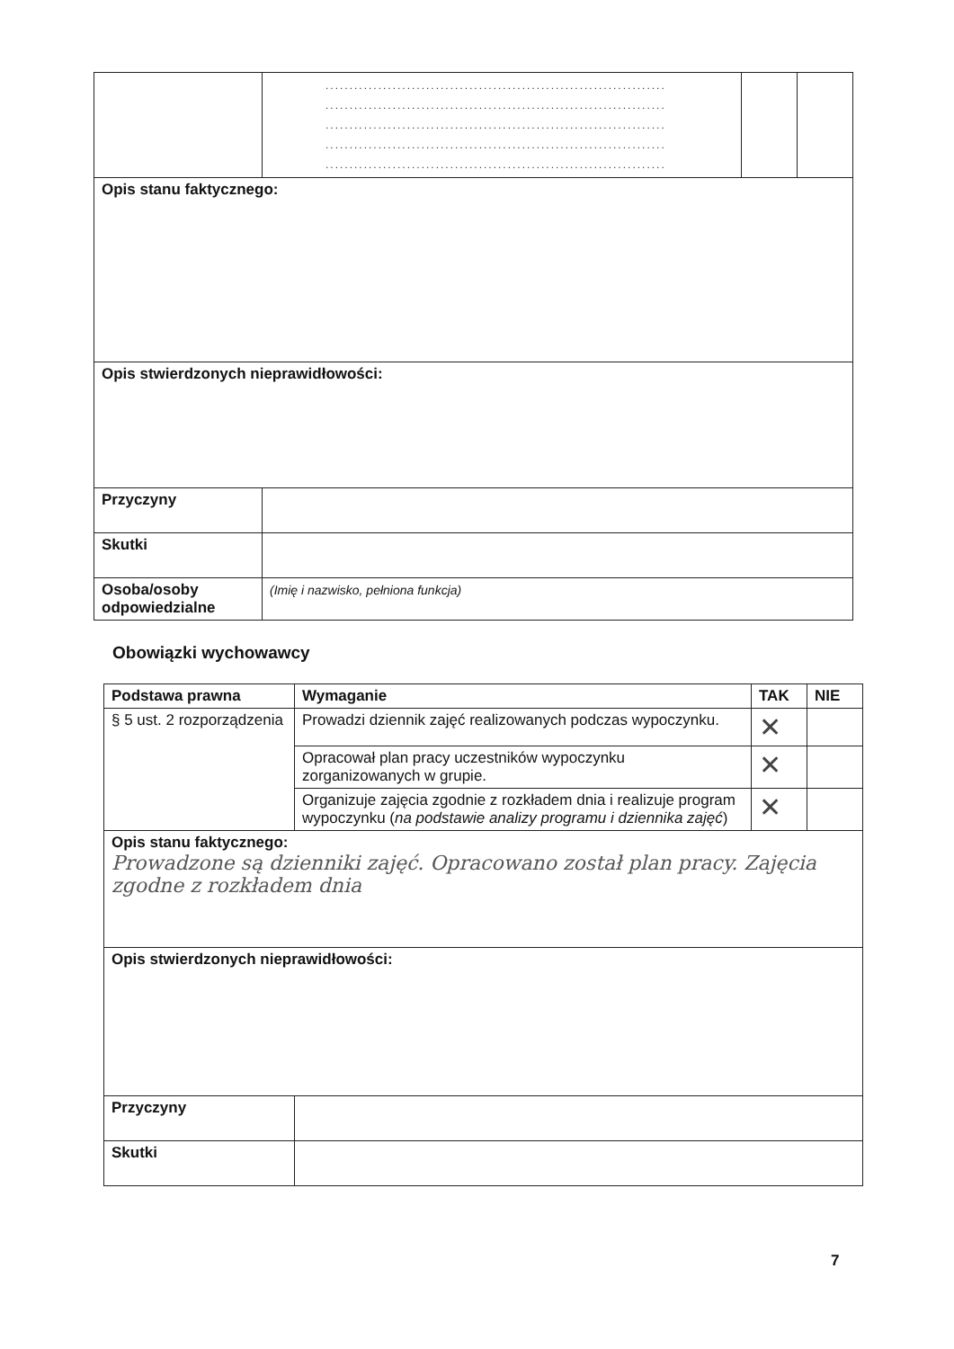| | ....................................................................... ....................................................................... ....................................................................... ....................................................................... ....................................................................... | | |
| Opis stanu faktycznego: | | | |
| Opis stwierdzonych nieprawidłowości: | | | |
| Przyczyny | | | |
| Skutki | | | |
| Osoba/osoby odpowiedzialne | (Imię i nazwisko, pełniona funkcja) | | |
Obowiązki wychowawcy
| Podstawa prawna | Wymaganie | TAK | NIE |
| --- | --- | --- | --- |
| § 5 ust. 2 rozporządzenia | Prowadzi dziennik zajęć realizowanych podczas wypoczynku. | ✕ | |
| | Opracował plan pracy uczestników wypoczynku zorganizowanych w grupie. | ✕ | |
| | Organizuje zajęcia zgodnie z rozkładem dnia i realizuje program wypoczynku ( na podstawie analizy programu i dziennika zajęć ) | ✕ | |
| Opis stanu faktycznego: Prowadzone są dzienniki zajęć. Opracowano został plan pracy. Zajęcia zgodne z rozkładem dnia | | | |
| Opis stwierdzonych nieprawidłowości: | | | |
| Przyczyny | | | |
| Skutki | | | |
7